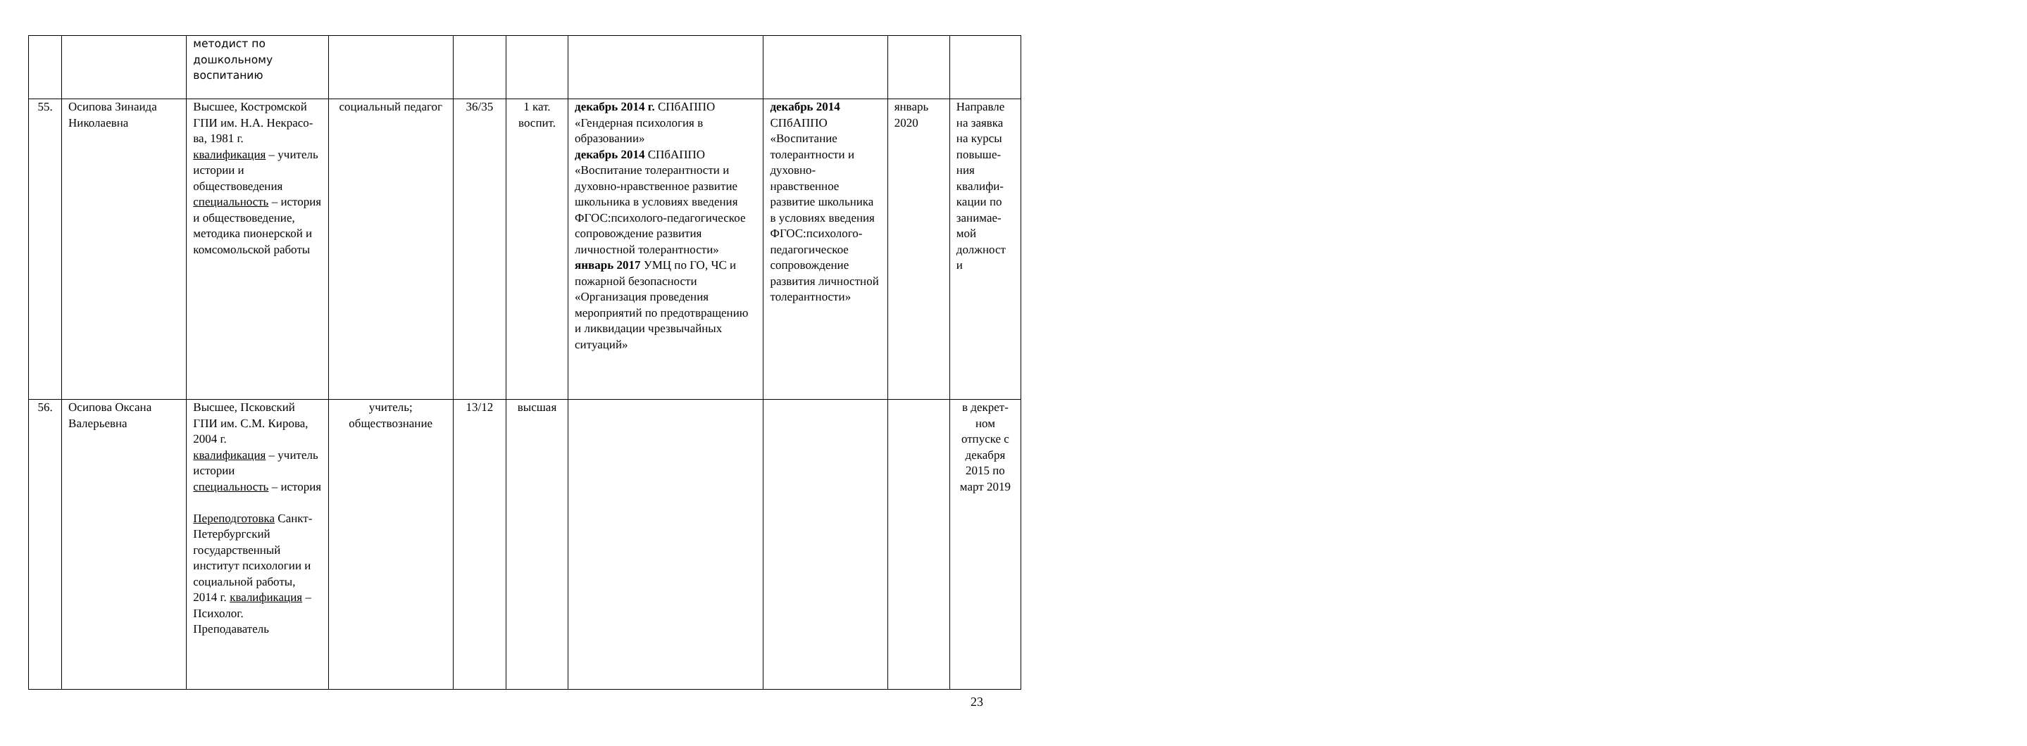| | | методист по дошкольному воспитанию | | | | | | | |
| 55. | Осипова Зинаида Николаевна | Высшее, Костромской ГПИ им. Н.А. Некрасо-ва, 1981 г. квалификация – учитель истории и обществоведения специальность – история и обществоведение, методика пионерской и комсомольской работы | социальный педагог | 36/35 | 1 кат. воспит. | декабрь 2014 г. СПбАППО «Гендерная психология в образовании» декабрь 2014 СПбАППО «Воспитание толерантности и духовно-нравственное развитие школьника в условиях введения ФГОС:психолого-педагогическое сопровождение развития личностной толерантности» январь 2017 УМЦ по ГО, ЧС и пожарной безопасности «Организация проведения мероприятий по предотвращению и ликвидации чрезвычайных ситуаций» | декабрь 2014 СПбАППО «Воспитание толерантности и духовно-нравственное развитие школьника в условиях введения ФГОС:психолого-педагогическое сопровождение развития личностной толерантности» | январь 2020 | Направле на заявка на курсы повыше-ния квалифи-кации по занимае-мой должност и |
| 56. | Осипова Оксана Валерьевна | Высшее, Псковский ГПИ им. С.М. Кирова, 2004 г. квалификация – учитель истории специальность – история Переподготовка Санкт-Петербургский государственный институт психологии и социальной работы, 2014 г. квалификация – Психолог. Преподаватель | учитель; обществознание | 13/12 | высшая | | | | в декрет-ном отпуске с декабря 2015 по март 2019 |
23